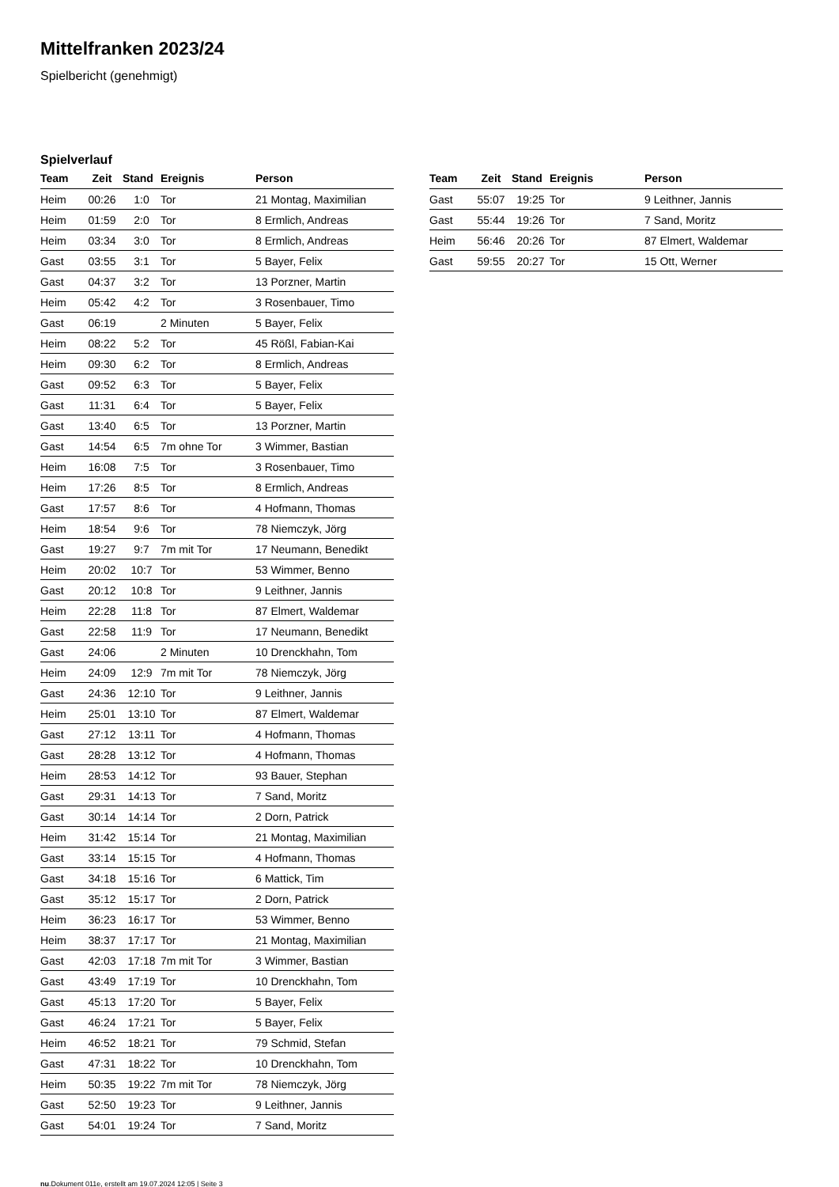Mittelfranken 2023/24
Spielbericht (genehmigt)
Spielverlauf
| Team | Zeit | Stand | Ereignis | Person |
| --- | --- | --- | --- | --- |
| Heim | 00:26 | 1:0 | Tor | 21 Montag, Maximilian |
| Heim | 01:59 | 2:0 | Tor | 8 Ermlich, Andreas |
| Heim | 03:34 | 3:0 | Tor | 8 Ermlich, Andreas |
| Gast | 03:55 | 3:1 | Tor | 5 Bayer, Felix |
| Gast | 04:37 | 3:2 | Tor | 13 Porzner, Martin |
| Heim | 05:42 | 4:2 | Tor | 3 Rosenbauer, Timo |
| Gast | 06:19 | | 2 Minuten | 5 Bayer, Felix |
| Heim | 08:22 | 5:2 | Tor | 45 Rößl, Fabian-Kai |
| Heim | 09:30 | 6:2 | Tor | 8 Ermlich, Andreas |
| Gast | 09:52 | 6:3 | Tor | 5 Bayer, Felix |
| Gast | 11:31 | 6:4 | Tor | 5 Bayer, Felix |
| Gast | 13:40 | 6:5 | Tor | 13 Porzner, Martin |
| Gast | 14:54 | 6:5 | 7m ohne Tor | 3 Wimmer, Bastian |
| Heim | 16:08 | 7:5 | Tor | 3 Rosenbauer, Timo |
| Heim | 17:26 | 8:5 | Tor | 8 Ermlich, Andreas |
| Gast | 17:57 | 8:6 | Tor | 4 Hofmann, Thomas |
| Heim | 18:54 | 9:6 | Tor | 78 Niemczyk, Jörg |
| Gast | 19:27 | 9:7 | 7m mit Tor | 17 Neumann, Benedikt |
| Heim | 20:02 | 10:7 | Tor | 53 Wimmer, Benno |
| Gast | 20:12 | 10:8 | Tor | 9 Leithner, Jannis |
| Heim | 22:28 | 11:8 | Tor | 87 Elmert, Waldemar |
| Gast | 22:58 | 11:9 | Tor | 17 Neumann, Benedikt |
| Gast | 24:06 | | 2 Minuten | 10 Drenckhahn, Tom |
| Heim | 24:09 | 12:9 | 7m mit Tor | 78 Niemczyk, Jörg |
| Gast | 24:36 | 12:10 | Tor | 9 Leithner, Jannis |
| Heim | 25:01 | 13:10 | Tor | 87 Elmert, Waldemar |
| Gast | 27:12 | 13:11 | Tor | 4 Hofmann, Thomas |
| Gast | 28:28 | 13:12 | Tor | 4 Hofmann, Thomas |
| Heim | 28:53 | 14:12 | Tor | 93 Bauer, Stephan |
| Gast | 29:31 | 14:13 | Tor | 7 Sand, Moritz |
| Gast | 30:14 | 14:14 | Tor | 2 Dorn, Patrick |
| Heim | 31:42 | 15:14 | Tor | 21 Montag, Maximilian |
| Gast | 33:14 | 15:15 | Tor | 4 Hofmann, Thomas |
| Gast | 34:18 | 15:16 | Tor | 6 Mattick, Tim |
| Gast | 35:12 | 15:17 | Tor | 2 Dorn, Patrick |
| Heim | 36:23 | 16:17 | Tor | 53 Wimmer, Benno |
| Heim | 38:37 | 17:17 | Tor | 21 Montag, Maximilian |
| Gast | 42:03 | 17:18 | 7m mit Tor | 3 Wimmer, Bastian |
| Gast | 43:49 | 17:19 | Tor | 10 Drenckhahn, Tom |
| Gast | 45:13 | 17:20 | Tor | 5 Bayer, Felix |
| Gast | 46:24 | 17:21 | Tor | 5 Bayer, Felix |
| Heim | 46:52 | 18:21 | Tor | 79 Schmid, Stefan |
| Gast | 47:31 | 18:22 | Tor | 10 Drenckhahn, Tom |
| Heim | 50:35 | 19:22 | 7m mit Tor | 78 Niemczyk, Jörg |
| Gast | 52:50 | 19:23 | Tor | 9 Leithner, Jannis |
| Gast | 54:01 | 19:24 | Tor | 7 Sand, Moritz |
| Team | Zeit | Stand | Ereignis | Person |
| --- | --- | --- | --- | --- |
| Gast | 55:07 | 19:25 | Tor | 9 Leithner, Jannis |
| Gast | 55:44 | 19:26 | Tor | 7 Sand, Moritz |
| Heim | 56:46 | 20:26 | Tor | 87 Elmert, Waldemar |
| Gast | 59:55 | 20:27 | Tor | 15 Ott, Werner |
nu.Dokument 011e, erstellt am 19.07.2024 12:05 | Seite 3